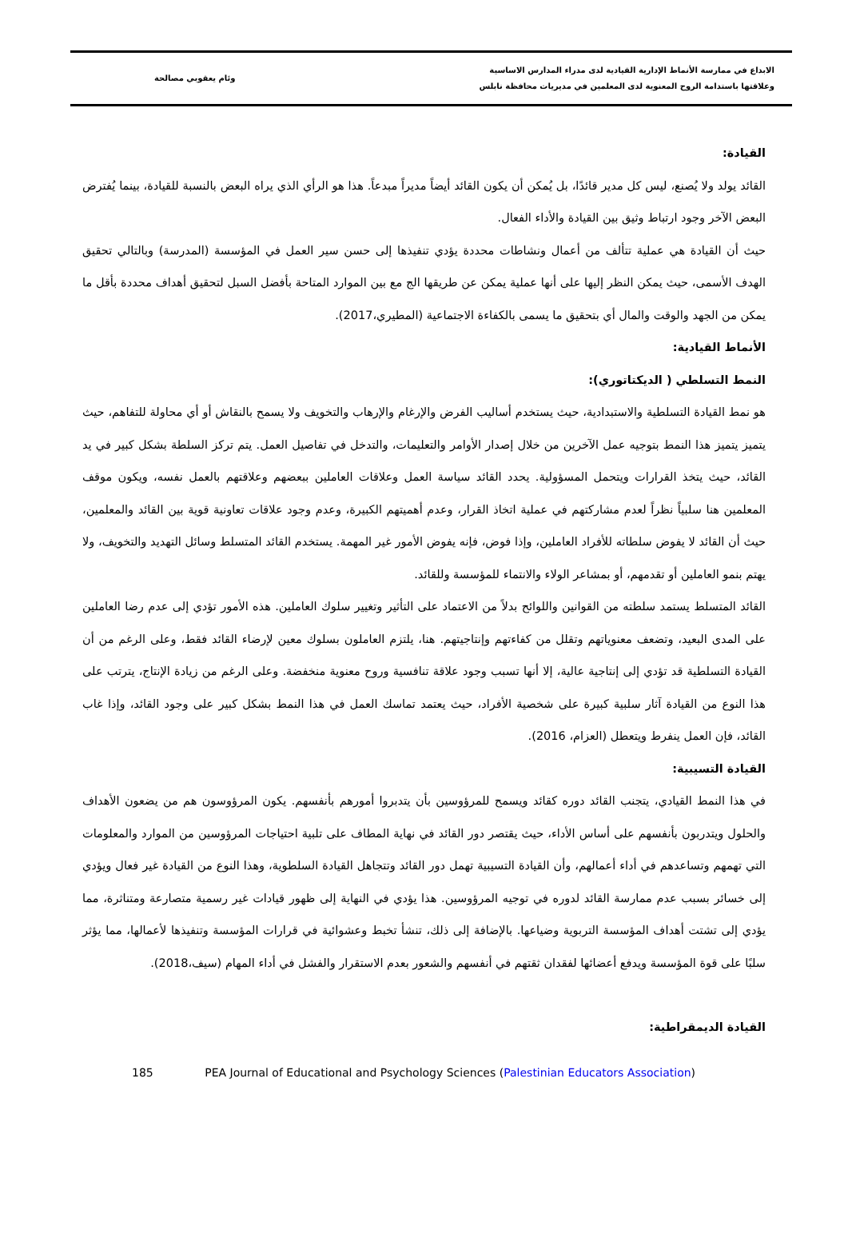الابداع في ممارسة الأنماط الإدارية القيادية لدى مدراء المدارس الاساسية
وعلاقتها باستدامة الروح المعنوية لدى المعلمين في مديريات محافظة نابلس
وئام يعقوبي مصالحة
القيادة:
القائد يولد ولا يُصنع، ليس كل مدير قائدًا، بل يُمكن أن يكون القائد أيضاً مديراً مبدعاً. هذا هو الرأي الذي يراه البعض بالنسبة للقيادة، بينما يُفترض البعض الآخر وجود ارتباط وثيق بين القيادة والأداء الفعال.
حيث أن القيادة هي عملية تتألف من أعمال ونشاطات محددة يؤدي تنفيذها إلى حسن سير العمل في المؤسسة (المدرسة) وبالتالي تحقيق الهدف الأسمى، حيث يمكن النظر إليها على أنها عملية يمكن عن طريقها الج مع بين الموارد المتاحة بأفضل السبل لتحقيق أهداف محددة بأقل ما يمكن من الجهد والوقت والمال أي بتحقيق ما يسمى بالكفاءة الاجتماعية (المطيري،2017).
الأنماط القيادية:
النمط التسلطي ( الديكتاتوري):
هو نمط القيادة التسلطية والاستبدادية، حيث يستخدم أساليب الفرض والإرغام والإرهاب والتخويف ولا يسمح بالنقاش أو أي محاولة للتفاهم، حيث يتميز يتميز هذا النمط بتوجيه عمل الآخرين من خلال إصدار الأوامر والتعليمات، والتدخل في تفاصيل العمل. يتم تركز السلطة بشكل كبير في يد القائد، حيث يتخذ القرارات ويتحمل المسؤولية. يحدد القائد سياسة العمل وعلاقات العاملين ببعضهم وعلاقتهم بالعمل نفسه، ويكون موقف المعلمين هنا سلبياً نظراً لعدم مشاركتهم في عملية اتخاذ القرار، وعدم أهميتهم الكبيرة، وعدم وجود علاقات تعاونية قوية بين القائد والمعلمين، حيث أن القائد لا يفوض سلطاته للأفراد العاملين، وإذا فوض، فإنه يفوض الأمور غير المهمة. يستخدم القائد المتسلط وسائل التهديد والتخويف، ولا يهتم بنمو العاملين أو تقدمهم، أو بمشاعر الولاء والانتماء للمؤسسة وللقائد.
القائد المتسلط يستمد سلطته من القوانين واللوائح بدلاً من الاعتماد على التأثير وتغيير سلوك العاملين. هذه الأمور تؤدي إلى عدم رضا العاملين على المدى البعيد، وتضعف معنوياتهم وتقلل من كفاءتهم وإنتاجيتهم. هنا، يلتزم العاملون بسلوك معين لإرضاء القائد فقط، وعلى الرغم من أن القيادة التسلطية قد تؤدي إلى إنتاجية عالية، إلا أنها تسبب وجود علاقة تنافسية وروح معنوية منخفضة. وعلى الرغم من زيادة الإنتاج، يترتب على هذا النوع من القيادة آثار سلبية كبيرة على شخصية الأفراد، حيث يعتمد تماسك العمل في هذا النمط بشكل كبير على وجود القائد، وإذا غاب القائد، فإن العمل ينفرط ويتعطل (العزام، 2016).
القيادة التسيبية:
في هذا النمط القيادي، يتجنب القائد دوره كقائد ويسمح للمرؤوسين بأن يتدبروا أمورهم بأنفسهم. يكون المرؤوسون هم من يضعون الأهداف والحلول ويتدربون بأنفسهم على أساس الأداء، حيث يقتصر دور القائد في نهاية المطاف على تلبية احتياجات المرؤوسين من الموارد والمعلومات التي تهمهم وتساعدهم في أداء أعمالهم، وأن القيادة التسيبية تهمل دور القائد وتتجاهل القيادة السلطوية، وهذا النوع من القيادة غير فعال ويؤدي إلى خسائر بسبب عدم ممارسة القائد لدوره في توجيه المرؤوسين. هذا يؤدي في النهاية إلى ظهور قيادات غير رسمية متصارعة ومتناثرة، مما يؤدي إلى تشتت أهداف المؤسسة التربوية وضياعها. بالإضافة إلى ذلك، تنشأ تخبط وعشوائية في قرارات المؤسسة وتنفيذها لأعمالها، مما يؤثر سلبًا على قوة المؤسسة ويدفع أعضائها لفقدان ثقتهم في أنفسهم والشعور بعدم الاستقرار والفشل في أداء المهام (سيف،2018).
القيادة الديمقراطية:
185 PEA Journal of Educational and Psychology Sciences (Palestinian Educators Association)